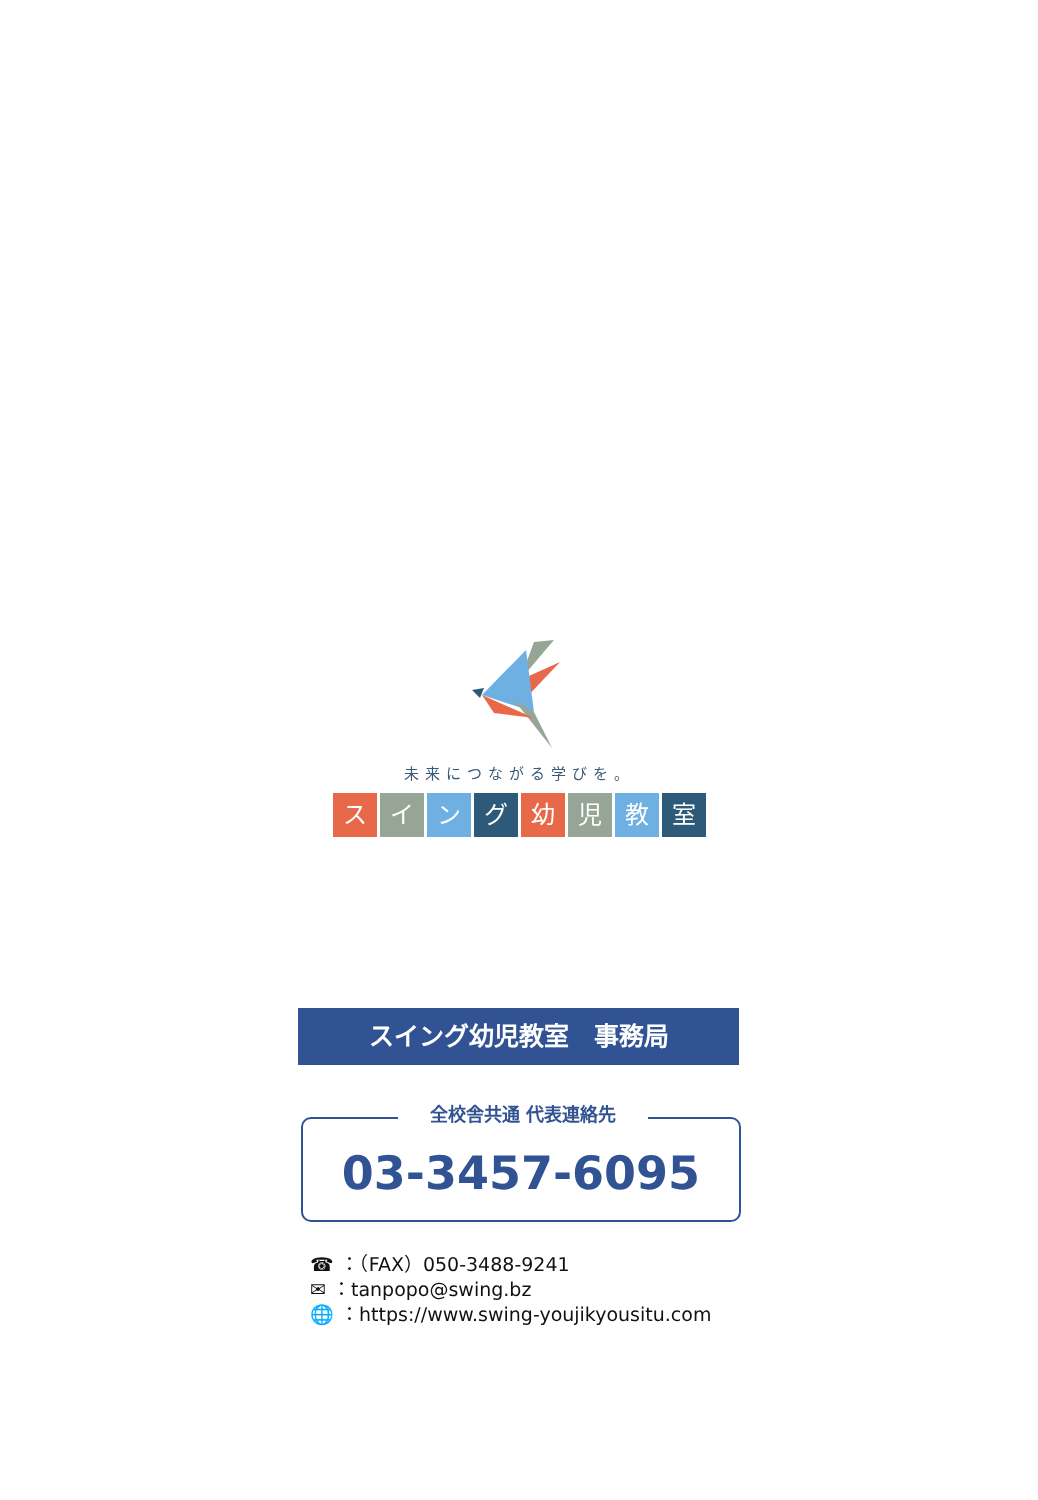未来につながる学びを。
スイング幼児教室
スイング幼児教室　事務局
全校舎共通 代表連絡先
03-3457-6095
☎ ：（FAX）050-3488-9241
✉ ：tanpopo@swing.bz
🌐 ：https://www.swing-youjikyousitu.com